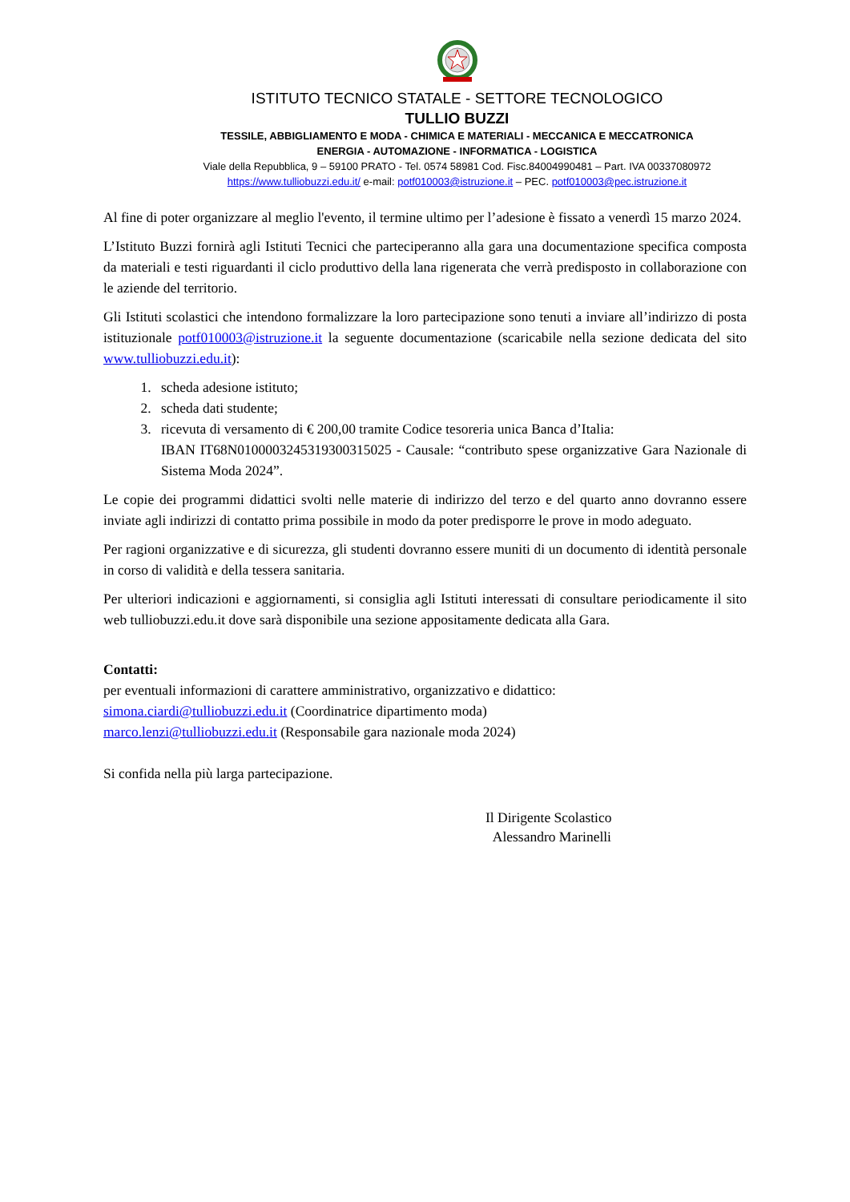ISTITUTO TECNICO STATALE - SETTORE TECNOLOGICO
TULLIO BUZZI
TESSILE, ABBIGLIAMENTO E MODA - CHIMICA E MATERIALI - MECCANICA E MECCATRONICA
ENERGIA - AUTOMAZIONE - INFORMATICA - LOGISTICA
Viale della Repubblica, 9 – 59100 PRATO - Tel. 0574 58981 Cod. Fisc.84004990481 – Part. IVA 00337080972
https://www.tulliobuzzi.edu.it/ e-mail: potf010003@istruzione.it – PEC. potf010003@pec.istruzione.it
Al fine di poter organizzare al meglio l'evento, il termine ultimo per l’adesione è fissato a venerdì 15 marzo 2024.
L’Istituto Buzzi fornirà agli Istituti Tecnici che parteciperanno alla gara una documentazione specifica composta da materiali e testi riguardanti il ciclo produttivo della lana rigenerata che verrà predisposto in collaborazione con le aziende del territorio.
Gli Istituti scolastici che intendono formalizzare la loro partecipazione sono tenuti a inviare all’indirizzo di posta istituzionale potf010003@istruzione.it la seguente documentazione (scaricabile nella sezione dedicata del sito www.tulliobuzzi.edu.it):
1. scheda adesione istituto;
2. scheda dati studente;
3. ricevuta di versamento di € 200,00 tramite Codice tesoreria unica Banca d’Italia:
IBAN IT68N0100003245319300315025 - Causale: “contributo spese organizzative Gara Nazionale di Sistema Moda 2024”.
Le copie dei programmi didattici svolti nelle materie di indirizzo del terzo e del quarto anno dovranno essere inviate agli indirizzi di contatto prima possibile in modo da poter predisporre le prove in modo adeguato.
Per ragioni organizzative e di sicurezza, gli studenti dovranno essere muniti di un documento di identità personale in corso di validità e della tessera sanitaria.
Per ulteriori indicazioni e aggiornamenti, si consiglia agli Istituti interessati di consultare periodicamente il sito web tulliobuzzi.edu.it dove sarà disponibile una sezione appositamente dedicata alla Gara.
Contatti:
per eventuali informazioni di carattere amministrativo, organizzativo e didattico:
simona.ciardi@tulliobuzzi.edu.it (Coordinatrice dipartimento moda)
marco.lenzi@tulliobuzzi.edu.it (Responsabile gara nazionale moda 2024)
Si confida nella più larga partecipazione.
Il Dirigente Scolastico
Alessandro Marinelli